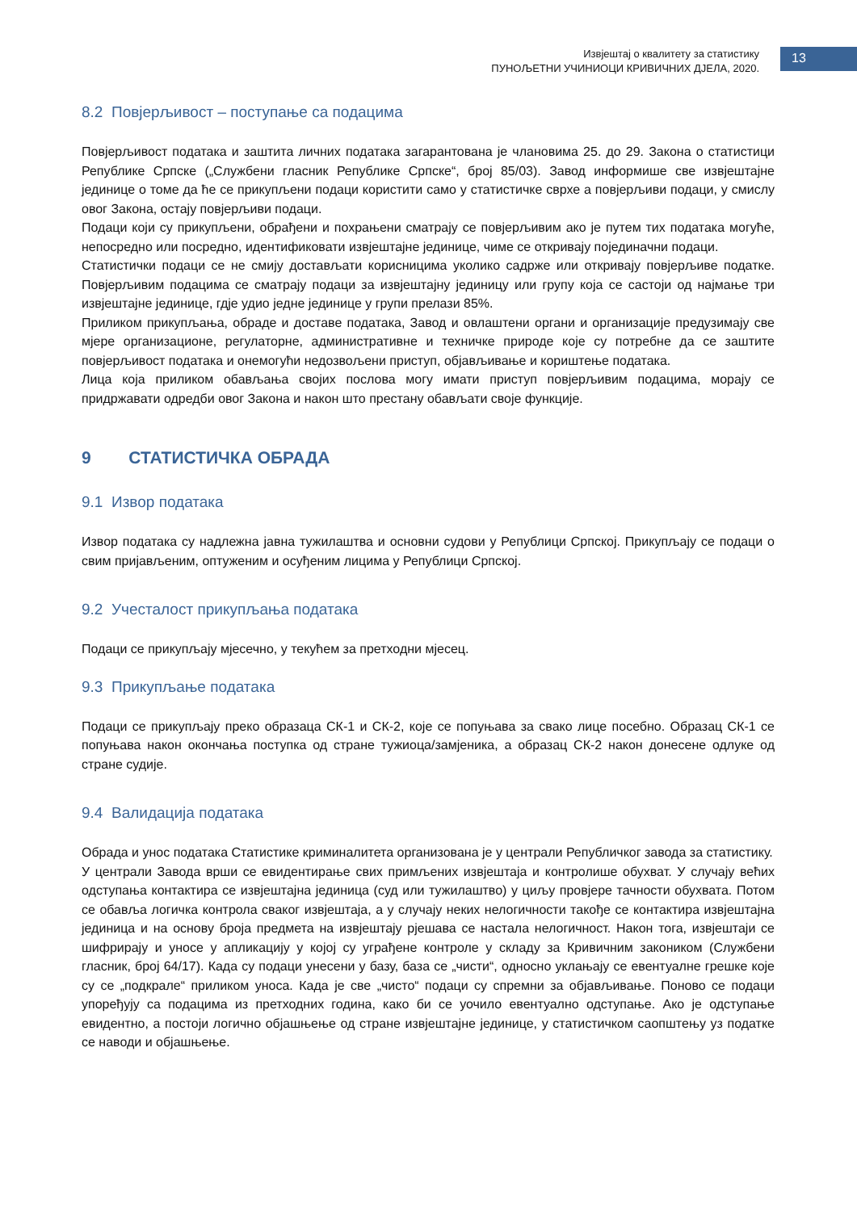Извјештај о квалитету за статистику
ПУНОЉЕТНИ УЧИНИОЦИ КРИВИЧНИХ ДЈЕЛА, 2020.
13
8.2 Повјерљивост – поступање са подацима
Повјерљивост података и заштита личних података загарантована је члановима 25. до 29. Закона о статистици Републике Српске („Службени гласник Републике Српске“, број 85/03). Завод информише све извјештајне јединице о томе да ће се прикупљени подаци користити само у статистичке сврхе а повјерљиви подаци, у смислу овог Закона, остају повјерљиви подаци.
Подаци који су прикупљени, обрађени и похрањени сматрају се повјерљивим ако је путем тих података могуће, непосредно или посредно, идентификовати извјештајне јединице, чиме се откривају појединачни подаци.
Статистички подаци се не смију достављати корисницима уколико садрже или откривају повјерљиве податке. Повјерљивим подацима се сматрају подаци за извјештајну јединицу или групу која се састоји од најмање три извјештајне јединице, гдје удио једне јединице у групи прелази 85%.
Приликом прикупљања, обраде и доставе података, Завод и овлаштени органи и организације предузимају све мјере организационе, регулаторне, административне и техничке природе које су потребне да се заштите повјерљивост података и онемогући недозвољени приступ, објављивање и кориштење података.
Лица која приликом обављања својих послова могу имати приступ повјерљивим подацима, морају се придржавати одредби овог Закона и након што престану обављати своје функције.
9 СТАТИСТИЧКА ОБРАДА
9.1 Извор података
Извор података су надлежна јавна тужилаштва и основни судови у Републици Српској. Прикупљају се подаци о свим пријављеним, оптуженим и осуђеним лицима у Републици Српској.
9.2 Учесталост прикупљања података
Подаци се прикупљају мјесечно, у текућем за претходни мјесец.
9.3 Прикупљање података
Подаци се прикупљају преко образаца СК-1 и СК-2, које се попуњава за свако лице посебно. Образац СК-1 се попуњава након окончања поступка од стране тужиоца/замјеника, а образац СК-2 након донесене одлуке од стране судије.
9.4 Валидација података
Обрада и унос података Статистике криминалитета организована је у централи Републичког завода за статистику.
У централи Завода врши се евидентирање свих примљених извјештаја и контролише обухват. У случају већих одступања контактира се извјештајна јединица (суд или тужилаштво) у циљу провјере тачности обухвата. Потом се обавља логичка контрола сваког извјештаја, а у случају неких нелогичности такође се контактира извјештајна јединица и на основу броја предмета на извјештају рјешава се настала нелогичност. Након тога, извјештаји се шифрирају и уносе у апликацију у којој су уграђене контроле у складу за Кривичним закоником (Службени гласник, број 64/17). Када су подаци унесени у базу, база се „чисти“, односно уклањају се евентуалне грешке које су се „подкрале“ приликом уноса. Када је све „чисто“ подаци су спремни за објављивање. Поново се подаци упоређују са подацима из претходних година, како би се уочило евентуално одступање. Ако је одступање евидентно, а постоји логично објашњење од стране извјештајне јединице, у статистичком саопштењу уз податке се наводи и објашњење.